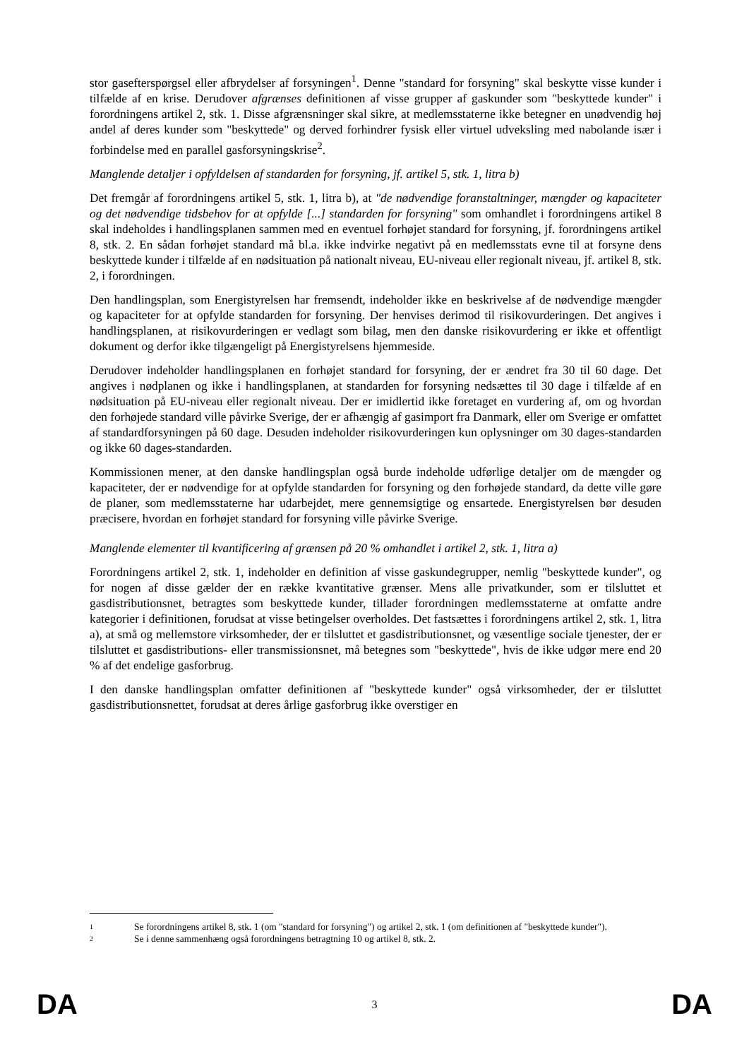stor gasefterspørgsel eller afbrydelser af forsyningen<sup>1</sup>. Denne "standard for forsyning" skal beskytte visse kunder i tilfælde af en krise. Derudover afgrænses definitionen af visse grupper af gaskunder som "beskyttede kunder" i forordningens artikel 2, stk. 1. Disse afgrænsninger skal sikre, at medlemsstaterne ikke betegner en unødvendig høj andel af deres kunder som "beskyttede" og derved forhindrer fysisk eller virtuel udveksling med nabolande især i forbindelse med en parallel gasforsyningskrise<sup>2</sup>.
Manglende detaljer i opfyldelsen af standarden for forsyning, jf. artikel 5, stk. 1, litra b)
Det fremgår af forordningens artikel 5, stk. 1, litra b), at "de nødvendige foranstaltninger, mængder og kapaciteter og det nødvendige tidsbehov for at opfylde [...] standarden for forsyning" som omhandlet i forordningens artikel 8 skal indeholdes i handlingsplanen sammen med en eventuel forhøjet standard for forsyning, jf. forordningens artikel 8, stk. 2. En sådan forhøjet standard må bl.a. ikke indvirke negativt på en medlemsstats evne til at forsyne dens beskyttede kunder i tilfælde af en nødsituation på nationalt niveau, EU-niveau eller regionalt niveau, jf. artikel 8, stk. 2, i forordningen.
Den handlingsplan, som Energistyrelsen har fremsendt, indeholder ikke en beskrivelse af de nødvendige mængder og kapaciteter for at opfylde standarden for forsyning. Der henvises derimod til risikovurderingen. Det angives i handlingsplanen, at risikovurderingen er vedlagt som bilag, men den danske risikovurdering er ikke et offentligt dokument og derfor ikke tilgængeligt på Energistyrelsens hjemmeside.
Derudover indeholder handlingsplanen en forhøjet standard for forsyning, der er ændret fra 30 til 60 dage. Det angives i nødplanen og ikke i handlingsplanen, at standarden for forsyning nedsættes til 30 dage i tilfælde af en nødsituation på EU-niveau eller regionalt niveau. Der er imidlertid ikke foretaget en vurdering af, om og hvordan den forhøjede standard ville påvirke Sverige, der er afhængig af gasimport fra Danmark, eller om Sverige er omfattet af standardforsyningen på 60 dage. Desuden indeholder risikovurderingen kun oplysninger om 30 dages-standarden og ikke 60 dages-standarden.
Kommissionen mener, at den danske handlingsplan også burde indeholde udførlige detaljer om de mængder og kapaciteter, der er nødvendige for at opfylde standarden for forsyning og den forhøjede standard, da dette ville gøre de planer, som medlemsstaterne har udarbejdet, mere gennemsigtige og ensartede. Energistyrelsen bør desuden præcisere, hvordan en forhøjet standard for forsyning ville påvirke Sverige.
Manglende elementer til kvantificering af grænsen på 20 % omhandlet i artikel 2, stk. 1, litra a)
Forordningens artikel 2, stk. 1, indeholder en definition af visse gaskundegrupper, nemlig "beskyttede kunder", og for nogen af disse gælder der en række kvantitative grænser. Mens alle privatkunder, som er tilsluttet et gasdistributionsnet, betragtes som beskyttede kunder, tillader forordningen medlemsstaterne at omfatte andre kategorier i definitionen, forudsat at visse betingelser overholdes. Det fastsættes i forordningens artikel 2, stk. 1, litra a), at små og mellemstore virksomheder, der er tilsluttet et gasdistributionsnet, og væsentlige sociale tjenester, der er tilsluttet et gasdistributions- eller transmissionsnet, må betegnes som "beskyttede", hvis de ikke udgør mere end 20 % af det endelige gasforbrug.
I den danske handlingsplan omfatter definitionen af "beskyttede kunder" også virksomheder, der er tilsluttet gasdistributionsnettet, forudsat at deres årlige gasforbrug ikke overstiger en
1
Se forordningens artikel 8, stk. 1 (om "standard for forsyning") og artikel 2, stk. 1 (om definitionen af "beskyttede kunder").
2
Se i denne sammenhæng også forordningens betragtning 10 og artikel 8, stk. 2.
DA 3 DA